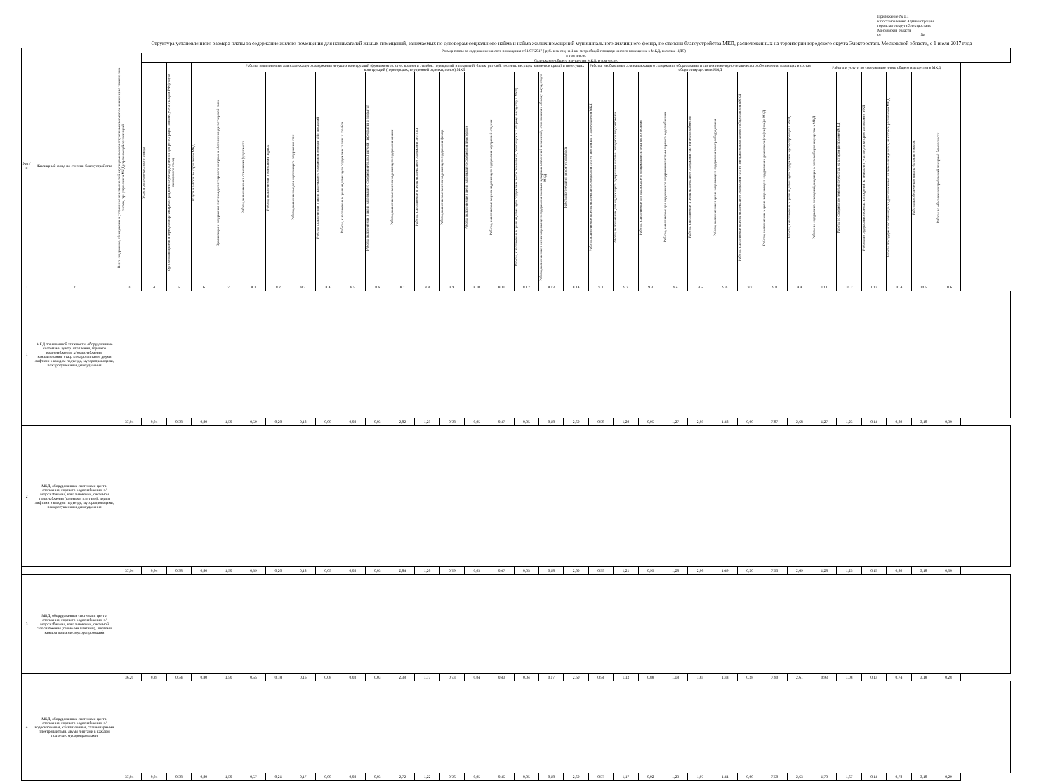Приложение № 1.1
к постановлению Администрации
городского округа Электросталь
Московской области
от____________________ № ___
Структура установленного размера платы за содержание жилого помещения для нанимателей жилых помещений, занимаемых по договорам социального найма и найма жилых помещений муниципального жилищного фонда, по степени благоустройства МКД, расположенных на территории городского округа Электросталь Московской области, с 1 июля 2017 года
| № п/п | Жилищный фонд по степени благоустройства | Размер платы за содержание жилого помещения с 01.07.2017 ( руб. в месяц на 1 кв. метр общей площади жилого помещения в МКД, включая НДС) | | | | | | | | | | | | | | | | | | | | | | | | | | | | | | | | | |
| --- | --- | --- | --- | --- | --- | --- | --- | --- | --- | --- | --- | --- | --- | --- | --- | --- | --- | --- | --- | --- | --- | --- | --- | --- | --- | --- | --- | --- | --- | --- | --- | --- | --- | --- | --- |
| | | Всего содержание, обнаружение и устранение неисправностей внутридомовых конструктивных элементов и инженерно-технических систем, при управлении МКД управляющей организацией | в том числе: | | | | | | | | | | | | | | | | | | | | | | | | | | | | | | | | |
| | | | Содержание общего имущества МКД, в том числе: | | | | | | | | | | | | | | | | | | | | | | | | | | | | | | | | |
| | | | Услуги расчетно-кассового центра | Организация приема и передачи в органы регистрационного учета документов для регистрации снятия с учета граждан РФ (услуги паспортного стола) | Услуги и работы по управлению МКД | Организация и содержание системы диспетчерского контроля и обеспечение диспетчерской связи | Работы, выполняемые для надлежащего содержания несущих конструкций (фундаментов, стен, колонн и столбов, перекрытий и покрытий, балок, ригелей, лестниц, несущих элементов крыш) и ненесущих конструкций (перегородок, внутренней отделки, полов) МКД | | | | | | | | | | | | | | Работы, необходимые для надлежащего содержания оборудования и систем инженерно-технического обеспечения, входящих в состав общего имущества в МКД | | | | | | | | | Работы и услуги по содержанию иного общего имущества в МКД | | | | | |
| | | | | | | | Работы, выполняемые в отношении фундамента | Работы, выполняемые в отношении подвала | Работы, выполняемые для надлежащего содержания стен | Работы, выполняемые в целях надлежащего содержания перекрытий и покрытий | Работы, выполняемые в целях надлежащего содержания колонн и столбов | Работы, выполняемые в целях надлежащего содержания балок (ригелей) перекрытий и покрытий | Работы, выполняемые в целях надлежащего содержания крыши | Работы, выполняемые в целях надлежащего содержания лестниц | Работы, выполняемые в целях надлежащего содержания фасада | Работы, выполняемые в целях надлежащего содержания перегородок | Работы, выполняемые в целях надлежащего содержания внутренней отделки | Работы, выполняемые в целях надлежащего содержания полов помещений, относящихся к общему имуществу в МКД | Работы, выполняемые в целях надлежащего содержания оконных и дверных заполнений помещений, относящихся к общему имуществу в МКД | Работы по текущему ремонту подъездов | Работы, выполняемые в целях надлежащего содержания систем вентиляции и дымоудаления МКД | Работы, выполняемые для надлежащего содержания системы холодного водоснабжения | Работы, выполняемые для надлежащего содержания системы водоотведения | Работы, выполняемые для надлежащего содержания системы горячего водоснабжения | Работы, выполняемые в целях надлежащего содержания систем теплоснабжения | Работы, выполняемые в целях надлежащего содержания электрооборудования | Работы, выполняемые в целях надлежащего содержания систем внутридомового газового оборудования в МКД | Работы, выполняемые в целях надлежащего содержания и ремонта лифта (лифтов) в МКД | Работы, выполняемые в целях надлежащего содержания мусоропроводов в МКД | Работы по содержанию помещений, входящих в состав общего имущества в МКД | Работы по содержанию земельного участка, на котором расположен МКД | Работы по содержанию зеленых насаждений на земельном участке, на котором расположен МКД | Работы по содержанию зоны отдыха, расположенной на земельном участке, на котором расположен МКД | Работы по обеспечению вывоза бытовых отходов | Работы по обеспечению требований пожарной безопасности |
| 1 | 2 | 3 | 4 | 5 | 6 | 7 | 8.1 | 8.2 | 8.3 | 8.4 | 8.5 | 8.6 | 8.7 | 8.8 | 8.9 | 8.10 | 8.11 | 8.12 | 8.13 | 8.14 | 9.1 | 9.2 | 9.3 | 9.4 | 9.5 | 9.6 | 9.7 | 9.8 | 9.9 | 10.1 | 10.2 | 10.3 | 10.4 | 10.5 | 10.6 |
| 1 | МКД повышенной этажности, оборудованные системами центр. отопления, горячего водоснабжения, х/водоснабжения, канализования, стац. электроплитами, двумя лифтами в каждом подъезде, мусоропроводами, пожаротушения и дымоудаления | | | | | | | | | | | | | | | | | | | | | | | | | | | | | | | | | | |
| | | 37,94 | 0,94 | 0,38 | 0,80 | 1,50 | 0,59 | 0,20 | 0,18 | 0,09 | 0,03 | 0,03 | 2,82 | 1,25 | 0,78 | 0,05 | 0,47 | 0,05 | 0,18 | 2,60 | 0,58 | 1,20 | 0,95 | 1,27 | 2,05 | 1,48 | 0,00 | 7,87 | 2,68 | 1,27 | 1,23 | 0,14 | 0,80 | 3,18 | 0,30 |
| 2 | МКД, оборудованные системами центр. отопления, горячего водоснабжения, х/водоснабжения, канализования, системой газоснабжения (газовыми плитами), двумя лифтами в каждом подъезде, мусоропроводами, пожаротушения и дымоудаления | | | | | | | | | | | | | | | | | | | | | | | | | | | | | | | | | | |
| | | 37,94 | 0,94 | 0,38 | 0,80 | 1,50 | 0,59 | 0,20 | 0,18 | 0,09 | 0,03 | 0,03 | 2,84 | 1,26 | 0,79 | 0,05 | 0,47 | 0,05 | 0,18 | 2,60 | 0,59 | 1,21 | 0,95 | 1,28 | 2,06 | 1,49 | 0,20 | 7,53 | 2,69 | 1,28 | 1,25 | 0,15 | 0,80 | 3,18 | 0,30 |
| 3 | МКД, оборудованные системами центр. отопления, горячего водоснабжения, х/водоснабжения, канализования, системой газоснабжения (газовыми плитами), лифтом в каждом подъезде, мусоропроводами | | | | | | | | | | | | | | | | | | | | | | | | | | | | | | | | | | |
| | | 36,20 | 0,89 | 0,34 | 0,80 | 1,50 | 0,55 | 0,18 | 0,16 | 0,08 | 0,03 | 0,03 | 2,38 | 1,17 | 0,73 | 0,04 | 0,43 | 0,04 | 0,17 | 2,60 | 0,54 | 1,12 | 0,88 | 1,18 | 1,85 | 1,38 | 0,28 | 7,90 | 2,61 | 0,93 | 1,08 | 0,13 | 0,74 | 3,18 | 0,28 |
| 4 | МКД, оборудованные системами центр. отопления, горячего водоснабжения, х/водоснабжения, канализования, стационарными электроплитами, двумя лифтами в каждом подъезде, мусоропроводами | | | | | | | | | | | | | | | | | | | | | | | | | | | | | | | | | | |
| | | 37,94 | 0,94 | 0,38 | 0,80 | 1,50 | 0,57 | 0,21 | 0,17 | 0,09 | 0,03 | 0,03 | 2,72 | 1,22 | 0,76 | 0,05 | 0,45 | 0,05 | 0,18 | 2,60 | 0,57 | 1,17 | 0,92 | 1,23 | 1,97 | 1,44 | 0,00 | 7,50 | 2,63 | 1,70 | 1,67 | 0,14 | 0,78 | 3,18 | 0,29 |